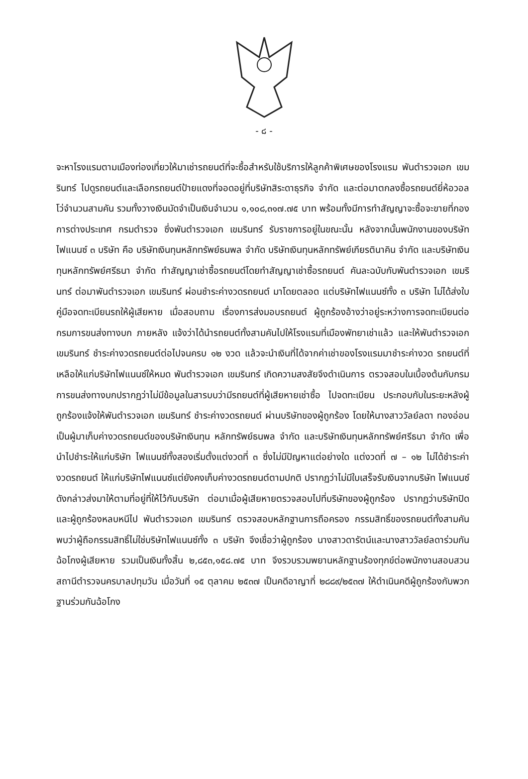- ๘ -
จะหาโรงแรมตามเมืองท่องเที่ยวให้มาเช่ารถยนต์ที่จะซื้อสำหรับใช้บริการให้ลูกค้าพิเศษของโรงแรม พันตำรวจเอก เขมรินทร์ ไปดูรถยนต์และเลือกรถยนต์ป้ายแดงที่จอดอยู่ที่บริษัทสิระดาธุรกิจ จำกัด และต่อมาตกลงซื้อรถยนต์ยี่ห้อวอลโว่จำนวนสามคัน รวมทั้งวางเงินมัดจำเป็นเงินจำนวน ๑,๑๐๘,๓๑๗.๗๕ บาท พร้อมทั้งมีการทำสัญญาจะซื้อจะขายที่กองการต่างประเทศ กรมตำรวจ ซึ่งพันตำรวจเอก เขมรินทร์ รับราชการอยู่ในขณะนั้น หลังจากนั้นพนักงานของบริษัทไฟแนนซ์ ๓ บริษัท คือ บริษัทเงินทุนหลักทรัพย์ธนพล จำกัด บริษัทเงินทุนหลักทรัพย์เกียรตินาคิน จำกัด และบริษัทเงินทุนหลักทรัพย์ศรีธนา จำกัด ทำสัญญาเช่าซื้อรถยนต์โดยทำสัญญาเช่าซื้อรถยนต์ คันละฉบับกับพันตำรวจเอก เขมรินทร์ ต่อมาพันตำรวจเอก เขมรินทร์ ผ่อนชำระค่างวดรถยนต์ มาโดยตลอด แต่บริษัทไฟแนนซ์ทั้ง ๓ บริษัท ไม่ได้ส่งใบคู่มือจดทะเบียนรถให้ผู้เสียหาย เมื่อสอบถาม เรื่องการส่งมอบรถยนต์ ผู้ถูกร้องอ้างว่าอยู่ระหว่างการจดทะเบียนต่อกรมการขนส่งทางบก ภายหลัง แจ้งว่าได้นำรถยนต์ทั้งสามคันไปให้โรงแรมที่เมืองพัทยาเช่าแล้ว และให้พันตำรวจเอก เขมรินทร์ ชำระค่างวดรถยนต์ต่อไปจนครบ ๑๒ งวด แล้วจะนำเงินที่ได้จากค่าเช่าของโรงแรมมาชำระค่างวด รถยนต์ที่เหลือให้แก่บริษัทไฟแนนซ์ให้หมด พันตำรวจเอก เขมรินทร์ เกิดความสงสัยจึงดำเนินการ ตรวจสอบในเบื้องต้นกับกรมการขนส่งทางบกปรากฏว่าไม่มีข้อมูลในสารบบว่ามีรถยนต์ที่ผู้เสียหายเช่าซื้อ ไปจดทะเบียน ประกอบกับในระยะหลังผู้ถูกร้องแจ้งให้พันตำรวจเอก เขมรินทร์ ชำระค่างวดรถยนต์ ผ่านบริษัทของผู้ถูกร้อง โดยให้นางสาววัลย์ลดา ทองอ่อน เป็นผู้มาเก็บค่างวดรถยนต์ของบริษัทเงินทุน หลักทรัพย์ธนพล จำกัด และบริษัทเงินทุนหลักทรัพย์ศรีธนา จำกัด เพื่อนำไปชำระให้แก่บริษัท ไฟแนนซ์ทั้งสองเริ่มตั้งแต่งวดที่ ๓ ซึ่งไม่มีปัญหาแต่อย่างใด แต่งวดที่ ๗ – ๑๒ ไม่ได้ชำระค่างวดรถยนต์ ให้แก่บริษัทไฟแนนซ์แต่ยังคงเก็บค่างวดรถยนต์ตามปกติ ปรากฏว่าไม่มีใบเสร็จรับเงินจากบริษัท ไฟแนนซ์ดังกล่าวส่งมาให้ตามที่อยู่ที่ให้ไว้กับบริษัท ต่อมาเมื่อผู้เสียหายตรวจสอบไปที่บริษัทของผู้ถูกร้อง ปรากฏว่าบริษัทปิดและผู้ถูกร้องหลบหนีไป พันตำรวจเอก เขมรินทร์ ตรวจสอบหลักฐานการถือครอง กรรมสิทธิ์ของรถยนต์ทั้งสามคัน พบว่าผู้ถือกรรมสิทธิ์ไม่ใช่บริษัทไฟแนนซ์ทั้ง ๓ บริษัท จึงเชื่อว่าผู้ถูกร้อง นางสาวดารัตน์และนางสาววัลย์ลดาร่วมกันฉ้อโกงผู้เสียหาย รวมเป็นเงินทั้งสิ้น ๒,๘๕๓,๑๕๘.๗๕ บาท จึงรวบรวมพยานหลักฐานร้องทุกข์ต่อพนักงานสอบสวนสถานีตำรวจนครบาลปทุมวัน เมื่อวันที่ ๑๕ ตุลาคม ๒๕๓๗ เป็นคดีอาญาที่ ๒๘๘๙/๒๕๓๗ ให้ดำเนินคดีผู้ถูกร้องกับพวกฐานร่วมกันฉ้อโกง